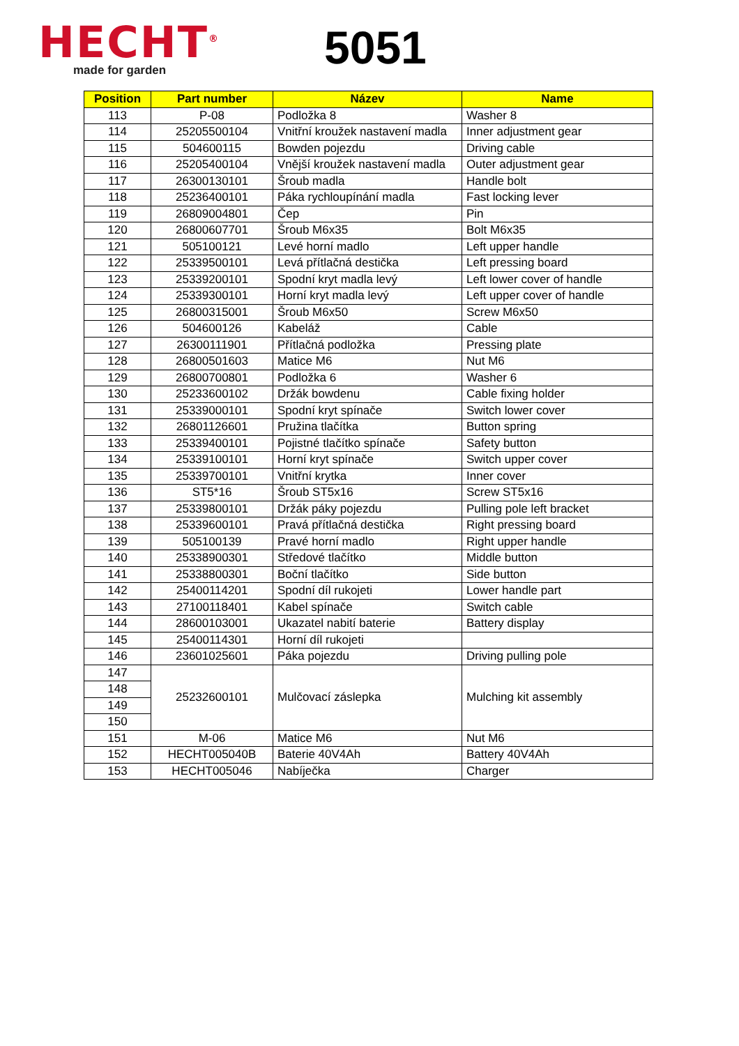HECHT<sup>®</sup>
made for garden
5051
| Position | Part number | Název | Name |
| --- | --- | --- | --- |
| 113 | P-08 | Podložka 8 | Washer 8 |
| 114 | 25205500104 | Vnitřní kroužek nastavení madla | Inner adjustment gear |
| 115 | 504600115 | Bowden pojezdu | Driving cable |
| 116 | 25205400104 | Vnější kroužek nastavení madla | Outer adjustment gear |
| 117 | 26300130101 | Šroub madla | Handle bolt |
| 118 | 25236400101 | Páka rychloupínání madla | Fast locking lever |
| 119 | 26809004801 | Čep | Pin |
| 120 | 26800607701 | Šroub M6x35 | Bolt M6x35 |
| 121 | 505100121 | Levé horní madlo | Left upper handle |
| 122 | 25339500101 | Levá přítlačná destička | Left pressing board |
| 123 | 25339200101 | Spodní kryt madla levý | Left lower cover of handle |
| 124 | 25339300101 | Horní kryt madla levý | Left upper cover of handle |
| 125 | 26800315001 | Šroub M6x50 | Screw M6x50 |
| 126 | 504600126 | Kabeláž | Cable |
| 127 | 26300111901 | Přítlačná podložka | Pressing plate |
| 128 | 26800501603 | Matice M6 | Nut M6 |
| 129 | 26800700801 | Podložka 6 | Washer 6 |
| 130 | 25233600102 | Držák bowdenu | Cable fixing holder |
| 131 | 25339000101 | Spodní kryt spínače | Switch lower cover |
| 132 | 26801126601 | Pružina tlačítka | Button spring |
| 133 | 25339400101 | Pojistné tlačítko spínače | Safety button |
| 134 | 25339100101 | Horní kryt spínače | Switch upper cover |
| 135 | 25339700101 | Vnitřní krytka | Inner cover |
| 136 | ST5*16 | Šroub ST5x16 | Screw ST5x16 |
| 137 | 25339800101 | Držák páky pojezdu | Pulling pole left bracket |
| 138 | 25339600101 | Pravá přítlačná destička | Right pressing board |
| 139 | 505100139 | Pravé horní madlo | Right upper handle |
| 140 | 25338900301 | Středové tlačítko | Middle button |
| 141 | 25338800301 | Boční tlačítko | Side button |
| 142 | 25400114201 | Spodní díl rukojeti | Lower handle part |
| 143 | 27100118401 | Kabel spínače | Switch cable |
| 144 | 28600103001 | Ukazatel nabití baterie | Battery display |
| 145 | 25400114301 | Horní díl rukojeti | |
| 146 | 23601025601 | Páka pojezdu | Driving pulling pole |
| 147 | 25232600101 | Mulčovací záslepka | Mulching kit assembly |
| 148 | | | |
| 149 | | | |
| 150 | | | |
| 151 | M-06 | Matice M6 | Nut M6 |
| 152 | HECHT005040B | Baterie 40V4Ah | Battery 40V4Ah |
| 153 | HECHT005046 | Nabíječka | Charger |